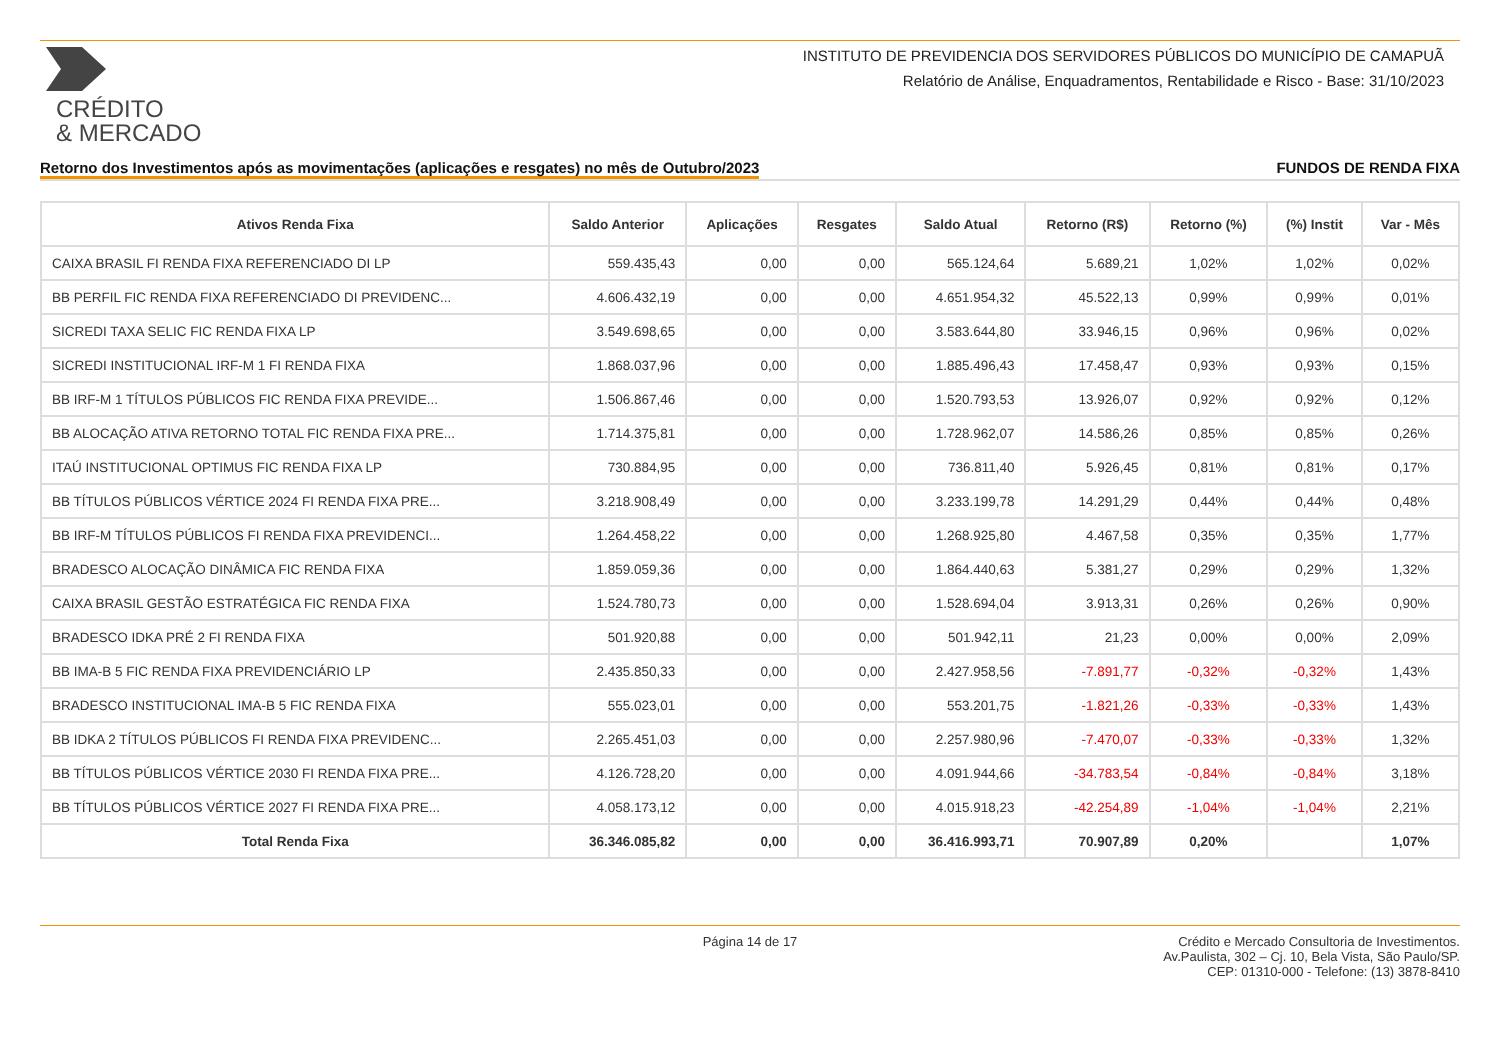CRÉDITO
& MERCADO
INSTITUTO DE PREVIDENCIA DOS SERVIDORES PÚBLICOS DO MUNICÍPIO DE CAMAPUÃ
Relatório de Análise, Enquadramentos, Rentabilidade e Risco - Base: 31/10/2023
Retorno dos Investimentos após as movimentações (aplicações e resgates) no mês de Outubro/2023 FUNDOS DE RENDA FIXA
| Ativos Renda Fixa | Saldo Anterior | Aplicações | Resgates | Saldo Atual | Retorno (R$) | Retorno (%) | (%) Instit | Var - Mês |
| --- | --- | --- | --- | --- | --- | --- | --- | --- |
| CAIXA BRASIL FI RENDA FIXA REFERENCIADO DI LP | 559.435,43 | 0,00 | 0,00 | 565.124,64 | 5.689,21 | 1,02% | 1,02% | 0,02% |
| BB PERFIL FIC RENDA FIXA REFERENCIADO DI PREVIDENC... | 4.606.432,19 | 0,00 | 0,00 | 4.651.954,32 | 45.522,13 | 0,99% | 0,99% | 0,01% |
| SICREDI TAXA SELIC FIC RENDA FIXA LP | 3.549.698,65 | 0,00 | 0,00 | 3.583.644,80 | 33.946,15 | 0,96% | 0,96% | 0,02% |
| SICREDI INSTITUCIONAL IRF-M 1 FI RENDA FIXA | 1.868.037,96 | 0,00 | 0,00 | 1.885.496,43 | 17.458,47 | 0,93% | 0,93% | 0,15% |
| BB IRF-M 1 TÍTULOS PÚBLICOS FIC RENDA FIXA PREVIDE... | 1.506.867,46 | 0,00 | 0,00 | 1.520.793,53 | 13.926,07 | 0,92% | 0,92% | 0,12% |
| BB ALOCAÇÃO ATIVA RETORNO TOTAL FIC RENDA FIXA PRE... | 1.714.375,81 | 0,00 | 0,00 | 1.728.962,07 | 14.586,26 | 0,85% | 0,85% | 0,26% |
| ITAÚ INSTITUCIONAL OPTIMUS FIC RENDA FIXA LP | 730.884,95 | 0,00 | 0,00 | 736.811,40 | 5.926,45 | 0,81% | 0,81% | 0,17% |
| BB TÍTULOS PÚBLICOS VÉRTICE 2024 FI RENDA FIXA PRE... | 3.218.908,49 | 0,00 | 0,00 | 3.233.199,78 | 14.291,29 | 0,44% | 0,44% | 0,48% |
| BB IRF-M TÍTULOS PÚBLICOS FI RENDA FIXA PREVIDENCI... | 1.264.458,22 | 0,00 | 0,00 | 1.268.925,80 | 4.467,58 | 0,35% | 0,35% | 1,77% |
| BRADESCO ALOCAÇÃO DINÂMICA FIC RENDA FIXA | 1.859.059,36 | 0,00 | 0,00 | 1.864.440,63 | 5.381,27 | 0,29% | 0,29% | 1,32% |
| CAIXA BRASIL GESTÃO ESTRATÉGICA FIC RENDA FIXA | 1.524.780,73 | 0,00 | 0,00 | 1.528.694,04 | 3.913,31 | 0,26% | 0,26% | 0,90% |
| BRADESCO IDKA PRÉ 2 FI RENDA FIXA | 501.920,88 | 0,00 | 0,00 | 501.942,11 | 21,23 | 0,00% | 0,00% | 2,09% |
| BB IMA-B 5 FIC RENDA FIXA PREVIDENCIÁRIO LP | 2.435.850,33 | 0,00 | 0,00 | 2.427.958,56 | -7.891,77 | -0,32% | -0,32% | 1,43% |
| BRADESCO INSTITUCIONAL IMA-B 5 FIC RENDA FIXA | 555.023,01 | 0,00 | 0,00 | 553.201,75 | -1.821,26 | -0,33% | -0,33% | 1,43% |
| BB IDKA 2 TÍTULOS PÚBLICOS FI RENDA FIXA PREVIDENC... | 2.265.451,03 | 0,00 | 0,00 | 2.257.980,96 | -7.470,07 | -0,33% | -0,33% | 1,32% |
| BB TÍTULOS PÚBLICOS VÉRTICE 2030 FI RENDA FIXA PRE... | 4.126.728,20 | 0,00 | 0,00 | 4.091.944,66 | -34.783,54 | -0,84% | -0,84% | 3,18% |
| BB TÍTULOS PÚBLICOS VÉRTICE 2027 FI RENDA FIXA PRE... | 4.058.173,12 | 0,00 | 0,00 | 4.015.918,23 | -42.254,89 | -1,04% | -1,04% | 2,21% |
| Total Renda Fixa | 36.346.085,82 | 0,00 | 0,00 | 36.416.993,71 | 70.907,89 | 0,20% | | 1,07% |
Página 14 de 17 Crédito e Mercado Consultoria de Investimentos.
Av.Paulista, 302 – Cj. 10, Bela Vista, São Paulo/SP.
CEP: 01310-000 - Telefone: (13) 3878-8410